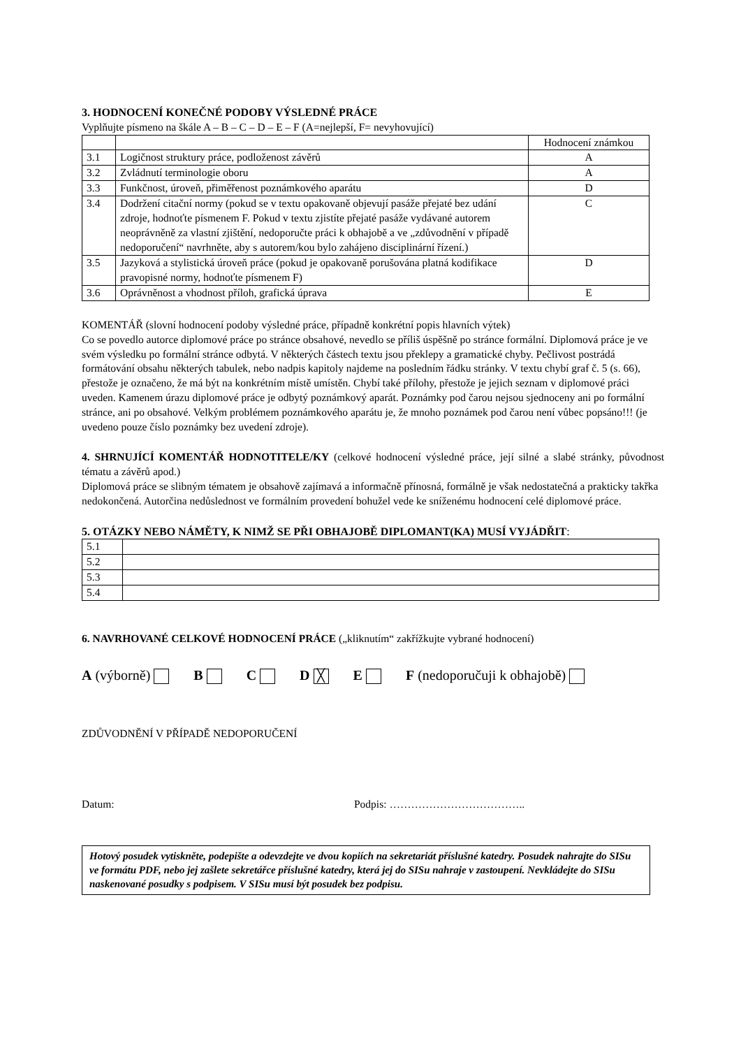3. HODNOCENÍ KONEČNÉ PODOBY VÝSLEDNÉ PRÁCE
Vyplňujte písmeno na škále A – B – C – D – E – F (A=nejlepší, F= nevyhovující)
| | | Hodnocení známkou |
| 3.1 | Logičnost struktury práce, podloženost závěrů | A |
| 3.2 | Zvládnutí terminologie oboru | A |
| 3.3 | Funkčnost, úroveň, přiměřenost poznámkového aparátu | D |
| 3.4 | Dodržení citační normy (pokud se v textu opakovaně objevují pasáže přejaté bez udání zdroje, hodnoťte písmenem F. Pokud v textu zjistíte přejaté pasáže vydávané autorem neoprávněně za vlastní zjištění, nedoporučte práci k obhajobě a ve „zdůvodnění v případě nedoporučení“ navrhněte, aby s autorem/kou bylo zahájeno disciplinární řízení.) | C |
| 3.5 | Jazyková a stylistická úroveň práce (pokud je opakovaně porušována platná kodifikace pravopisné normy, hodnoťte písmenem F) | D |
| 3.6 | Oprávněnost a vhodnost příloh, grafická úprava | E |
KOMENTÁŘ (slovní hodnocení podoby výsledné práce, případně konkrétní popis hlavních výtek)
Co se povedlo autorce diplomové práce po stránce obsahové, nevedlo se příliš úspěšně po stránce formální. Diplomová práce je ve svém výsledku po formální stránce odbytá. V některých částech textu jsou překlepy a gramatické chyby. Pečlivost postrádá formátování obsahu některých tabulek, nebo nadpis kapitoly najdeme na posledním řádku stránky. V textu chybí graf č. 5 (s. 66), přestože je označeno, že má být na konkrétním místě umístěn. Chybí také přílohy, přestože je jejich seznam v diplomové práci uveden. Kamenem úrazu diplomové práce je odbytý poznámkový aparát. Poznámky pod čarou nejsou sjednoceny ani po formální stránce, ani po obsahové. Velkým problémem poznámkového aparátu je, že mnoho poznámek pod čarou není vůbec popsáno!!! (je uvedeno pouze číslo poznámky bez uvedení zdroje).
4. SHRNUJÍCÍ KOMENTÁŘ HODNOTITELE/KY (celkové hodnocení výsledné práce, její silné a slabé stránky, původnost tématu a závěrů apod.)
Diplomová práce se slibným tématem je obsahově zajímavá a informačně přínosná, formálně je však nedostatečná a prakticky takřka nedokončená. Autorčina nedůslednost ve formálním provedení bohužel vede ke sníženému hodnocení celé diplomové práce.
5. OTÁZKY NEBO NÁMĚTY, K NIMŽ SE PŘI OBHAJOBĚ DIPLOMANT(KA) MUSÍ VYJÁDŘIT:
| 5.1 | |
| 5.2 | |
| 5.3 | |
| 5.4 | |
6. NAVRHOVANÉ CELKOVÉ HODNOCENÍ PRÁCE („kliknutím“ zakřížkujte vybrané hodnocení)
A (výborně) B C D ╳ E F (nedoporučuji k obhajobě)
ZDŮVODNĚNÍ V PŘÍPADĚ NEDOPORUČENÍ
Datum: Podpis: ………………………………..
Hotový posudek vytiskněte, podepište a odevzdejte ve dvou kopiích na sekretariát příslušné katedry. Posudek nahrajte do SISu ve formátu PDF, nebo jej zašlete sekretářce příslušné katedry, která jej do SISu nahraje v zastoupení. Nevkládejte do SISu naskenované posudky s podpisem. V SISu musí být posudek bez podpisu.